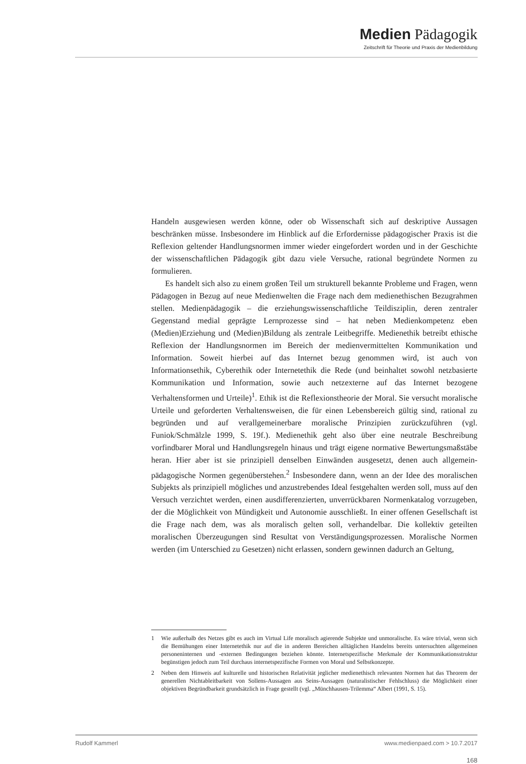Medien Pädagogik
Zeitschrift für Theorie und Praxis der Medienbildung
Handeln ausgewiesen werden könne, oder ob Wissenschaft sich auf deskriptive Aussagen beschränken müsse. Insbesondere im Hinblick auf die Erfordernisse pädagogischer Praxis ist die Reflexion geltender Handlungsnormen immer wieder eingefordert worden und in der Geschichte der wissenschaftlichen Pädagogik gibt dazu viele Versuche, rational begründete Normen zu formulieren.
Es handelt sich also zu einem großen Teil um strukturell bekannte Probleme und Fragen, wenn Pädagogen in Bezug auf neue Medienwelten die Frage nach dem medienethischen Bezugrahmen stellen. Medienpädagogik – die erziehungswissenschaftliche Teildisziplin, deren zentraler Gegenstand medial geprägte Lernprozesse sind – hat neben Medienkompetenz eben (Medien)Erziehung und (Medien)Bildung als zentrale Leitbegriffe. Medienethik betreibt ethische Reflexion der Handlungsnormen im Bereich der medienvermittelten Kommunikation und Information. Soweit hierbei auf das Internet bezug genommen wird, ist auch von Informationsethik, Cyberethik oder Internetethik die Rede (und beinhaltet sowohl netzbasierte Kommunikation und Information, sowie auch netzexterne auf das Internet bezogene Verhaltensformen und Urteile)<sup>1</sup>. Ethik ist die Reflexionstheorie der Moral. Sie versucht moralische Urteile und geforderten Verhaltensweisen, die für einen Lebensbereich gültig sind, rational zu begründen und auf verallgemeinerbare moralische Prinzipien zurückzuführen (vgl. Funiok/Schmälzle 1999, S. 19f.). Medienethik geht also über eine neutrale Beschreibung vorfindbarer Moral und Handlungsregeln hinaus und trägt eigene normative Bewertungsmaßstäbe heran. Hier aber ist sie prinzipiell denselben Einwänden ausgesetzt, denen auch allgemein-pädagogische Normen gegenüberstehen.<sup>2</sup> Insbesondere dann, wenn an der Idee des moralischen Subjekts als prinzipiell mögliches und anzustrebendes Ideal festgehalten werden soll, muss auf den Versuch verzichtet werden, einen ausdifferenzierten, unverrückbaren Normenkatalog vorzugeben, der die Möglichkeit von Mündigkeit und Autonomie ausschließt. In einer offenen Gesellschaft ist die Frage nach dem, was als moralisch gelten soll, verhandelbar. Die kollektiv geteilten moralischen Überzeugungen sind Resultat von Verständigungsprozessen. Moralische Normen werden (im Unterschied zu Gesetzen) nicht erlassen, sondern gewinnen dadurch an Geltung,
1 Wie außerhalb des Netzes gibt es auch im Virtual Life moralisch agierende Subjekte und unmoralische. Es wäre trivial, wenn sich die Bemühungen einer Internetethik nur auf die in anderen Bereichen alltäglichen Handelns bereits untersuchten allgemeinen personeninternen und -externen Bedingungen beziehen könnte. Internetspezifische Merkmale der Kommunikationsstruktur begünstigen jedoch zum Teil durchaus internetspezifische Formen von Moral und Selbstkonzepte.
2 Neben dem Hinweis auf kulturelle und historischen Relativität jeglicher medienethisch relevanten Normen hat das Theorem der generellen Nichtableitbarkeit von Sollens-Aussagen aus Seins-Aussagen (naturalistischer Fehlschluss) die Möglichkeit einer objektiven Begründbarkeit grundsätzlich in Frage gestellt (vgl. „Münchhausen-Trilemma“ Albert (1991, S. 15).
Rudolf Kammerl www.medienpaed.com > 10.7.2017
168